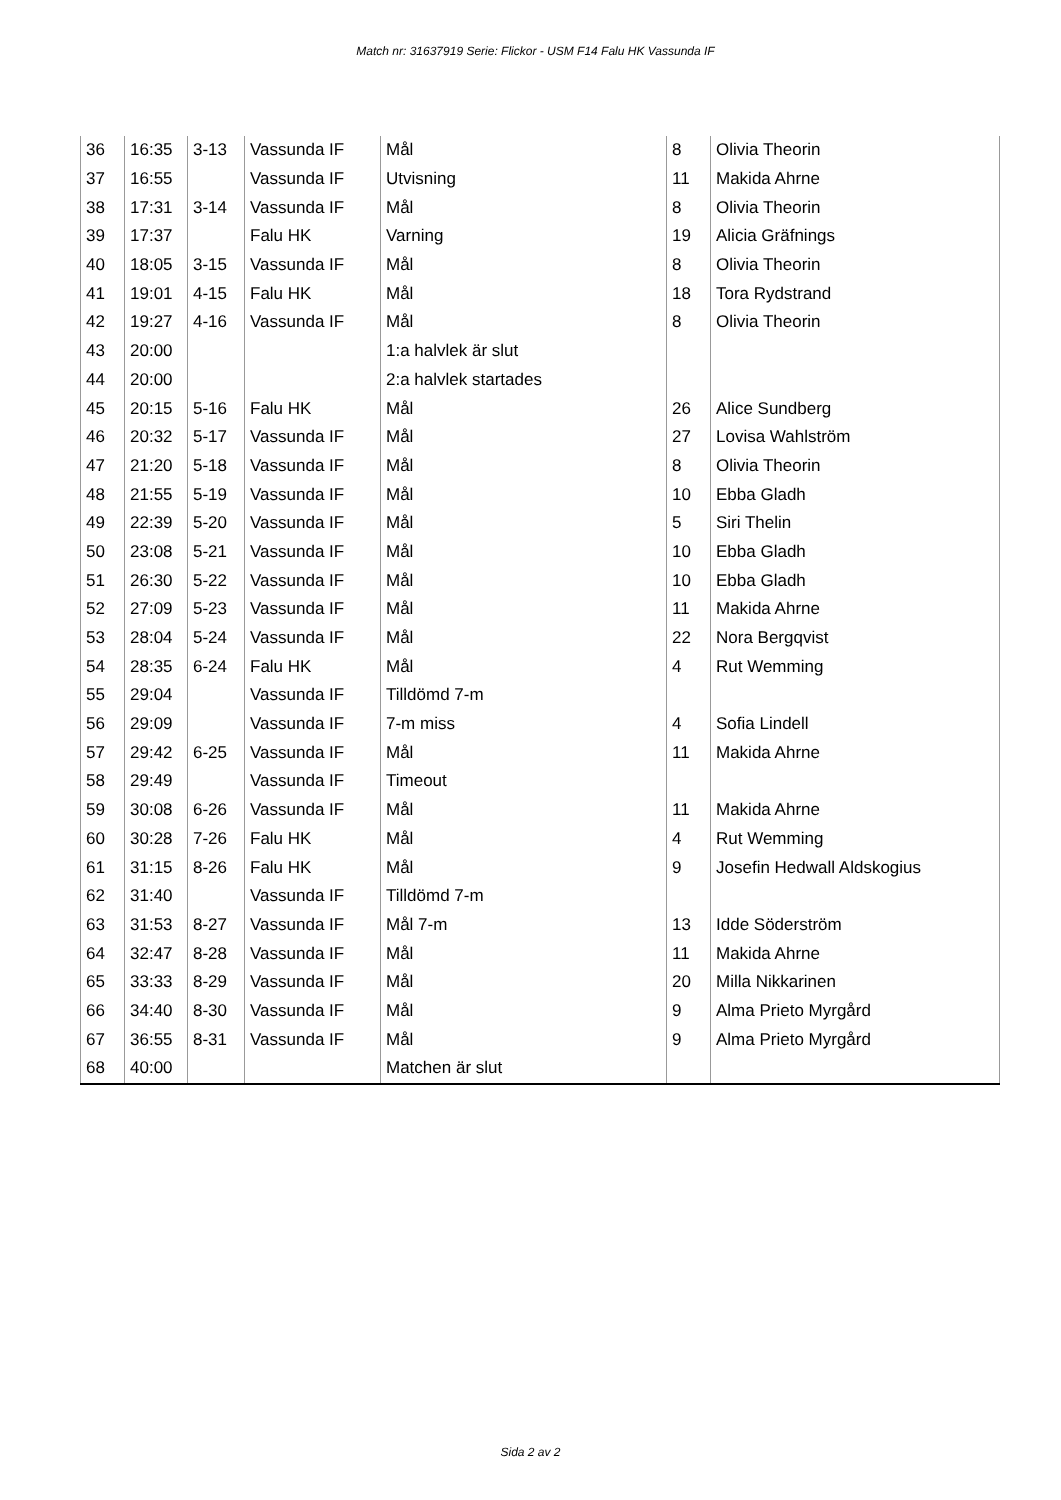Match nr: 31637919 Serie: Flickor - USM F14 Falu HK Vassunda IF
| 36 | 16:35 | 3-13 | Vassunda IF | Mål | 8 | Olivia Theorin |
| 37 | 16:55 | | Vassunda IF | Utvisning | 11 | Makida Ahrne |
| 38 | 17:31 | 3-14 | Vassunda IF | Mål | 8 | Olivia Theorin |
| 39 | 17:37 | | Falu HK | Varning | 19 | Alicia Gräfnings |
| 40 | 18:05 | 3-15 | Vassunda IF | Mål | 8 | Olivia Theorin |
| 41 | 19:01 | 4-15 | Falu HK | Mål | 18 | Tora Rydstrand |
| 42 | 19:27 | 4-16 | Vassunda IF | Mål | 8 | Olivia Theorin |
| 43 | 20:00 | | | 1:a halvlek är slut | | |
| 44 | 20:00 | | | 2:a halvlek startades | | |
| 45 | 20:15 | 5-16 | Falu HK | Mål | 26 | Alice Sundberg |
| 46 | 20:32 | 5-17 | Vassunda IF | Mål | 27 | Lovisa Wahlström |
| 47 | 21:20 | 5-18 | Vassunda IF | Mål | 8 | Olivia Theorin |
| 48 | 21:55 | 5-19 | Vassunda IF | Mål | 10 | Ebba Gladh |
| 49 | 22:39 | 5-20 | Vassunda IF | Mål | 5 | Siri Thelin |
| 50 | 23:08 | 5-21 | Vassunda IF | Mål | 10 | Ebba Gladh |
| 51 | 26:30 | 5-22 | Vassunda IF | Mål | 10 | Ebba Gladh |
| 52 | 27:09 | 5-23 | Vassunda IF | Mål | 11 | Makida Ahrne |
| 53 | 28:04 | 5-24 | Vassunda IF | Mål | 22 | Nora Bergqvist |
| 54 | 28:35 | 6-24 | Falu HK | Mål | 4 | Rut Wemming |
| 55 | 29:04 | | Vassunda IF | Tilldömd 7-m | | |
| 56 | 29:09 | | Vassunda IF | 7-m miss | 4 | Sofia Lindell |
| 57 | 29:42 | 6-25 | Vassunda IF | Mål | 11 | Makida Ahrne |
| 58 | 29:49 | | Vassunda IF | Timeout | | |
| 59 | 30:08 | 6-26 | Vassunda IF | Mål | 11 | Makida Ahrne |
| 60 | 30:28 | 7-26 | Falu HK | Mål | 4 | Rut Wemming |
| 61 | 31:15 | 8-26 | Falu HK | Mål | 9 | Josefin Hedwall Aldskogius |
| 62 | 31:40 | | Vassunda IF | Tilldömd 7-m | | |
| 63 | 31:53 | 8-27 | Vassunda IF | Mål 7-m | 13 | Idde Söderström |
| 64 | 32:47 | 8-28 | Vassunda IF | Mål | 11 | Makida Ahrne |
| 65 | 33:33 | 8-29 | Vassunda IF | Mål | 20 | Milla Nikkarinen |
| 66 | 34:40 | 8-30 | Vassunda IF | Mål | 9 | Alma Prieto Myrgård |
| 67 | 36:55 | 8-31 | Vassunda IF | Mål | 9 | Alma Prieto Myrgård |
| 68 | 40:00 | | | Matchen är slut | | |
Sida 2 av 2